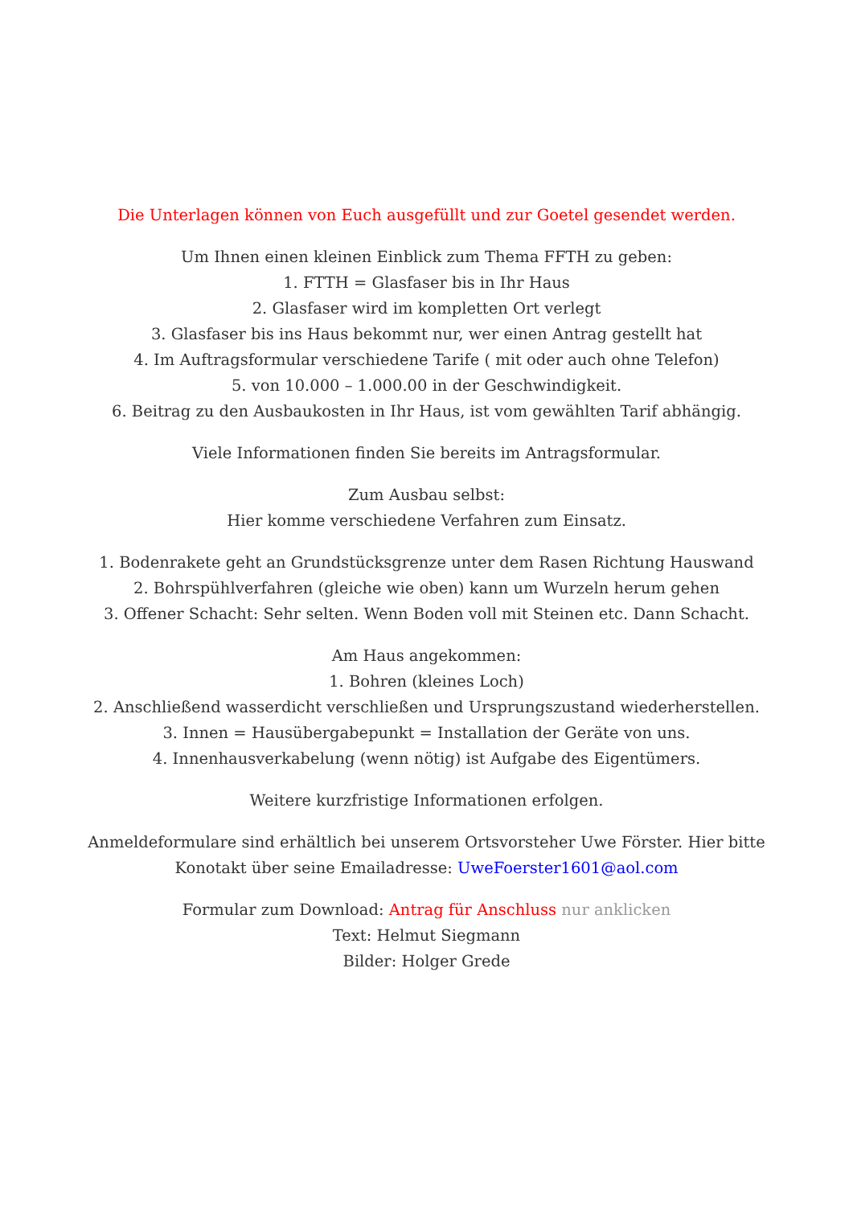Die Unterlagen können von Euch ausgefüllt und zur Goetel gesendet werden.
Um Ihnen einen kleinen Einblick zum Thema FFTH zu geben:
1. FTTH = Glasfaser bis in Ihr Haus
2. Glasfaser wird im kompletten Ort verlegt
3. Glasfaser bis ins Haus bekommt nur, wer einen Antrag gestellt hat
4. Im Auftragsformular verschiedene Tarife ( mit oder auch ohne Telefon)
5. von 10.000 – 1.000.00 in der Geschwindigkeit.
6. Beitrag zu den Ausbaukosten in Ihr Haus, ist vom gewählten Tarif abhängig.
Viele Informationen finden Sie bereits im Antragsformular.
Zum Ausbau selbst:
Hier komme verschiedene Verfahren zum Einsatz.
1. Bodenrakete geht an Grundstücksgrenze unter dem Rasen Richtung Hauswand
2. Bohrspühlverfahren (gleiche wie oben) kann um Wurzeln herum gehen
3. Offener Schacht: Sehr selten. Wenn Boden voll mit Steinen etc. Dann Schacht.
Am Haus angekommen:
1. Bohren (kleines Loch)
2. Anschließend wasserdicht verschließen und Ursprungszustand wiederherstellen.
3. Innen = Hausübergabepunkt = Installation der Geräte von uns.
4. Innenhausverkabelung (wenn nötig) ist Aufgabe des Eigentümers.
Weitere kurzfristige Informationen erfolgen.
Anmeldeformulare sind erhältlich bei unserem Ortsvorsteher Uwe Förster. Hier bitte
Konotakt über seine Emailadresse: UweFoerster1601@aol.com
Formular zum Download: Antrag für Anschluss nur anklicken
Text: Helmut Siegmann
Bilder: Holger Grede